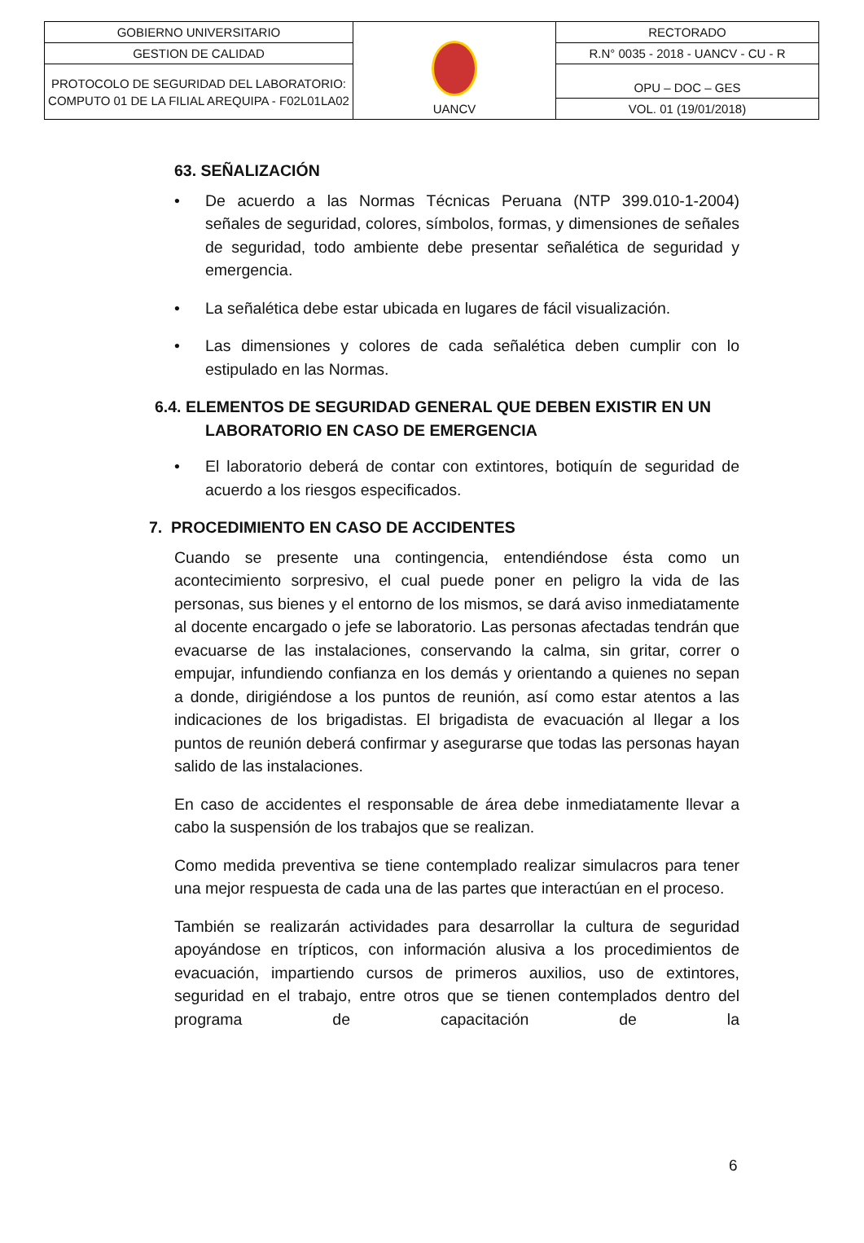| GOBIERNO UNIVERSITARIO | UANCV | RECTORADO |
| GESTION DE CALIDAD | | R.N° 0035 - 2018 - UANCV - CU - R |
| PROTOCOLO DE SEGURIDAD DEL LABORATORIO: COMPUTO 01 DE LA FILIAL AREQUIPA - F02L01LA02 | | OPU – DOC – GES |
| | | VOL. 01 (19/01/2018) |
63. SEÑALIZACIÓN
• De acuerdo a las Normas Técnicas Peruana (NTP 399.010-1-2004) señales de seguridad, colores, símbolos, formas, y dimensiones de señales de seguridad, todo ambiente debe presentar señalética de seguridad y emergencia.
• La señalética debe estar ubicada en lugares de fácil visualización.
• Las dimensiones y colores de cada señalética deben cumplir con lo estipulado en las Normas.
6.4. ELEMENTOS DE SEGURIDAD GENERAL QUE DEBEN EXISTIR EN UN LABORATORIO EN CASO DE EMERGENCIA
• El laboratorio deberá de contar con extintores, botiquín de seguridad de acuerdo a los riesgos especificados.
7. PROCEDIMIENTO EN CASO DE ACCIDENTES
Cuando se presente una contingencia, entendiéndose ésta como un acontecimiento sorpresivo, el cual puede poner en peligro la vida de las personas, sus bienes y el entorno de los mismos, se dará aviso inmediatamente al docente encargado o jefe se laboratorio. Las personas afectadas tendrán que evacuarse de las instalaciones, conservando la calma, sin gritar, correr o empujar, infundiendo confianza en los demás y orientando a quienes no sepan a donde, dirigiéndose a los puntos de reunión, así como estar atentos a las indicaciones de los brigadistas. El brigadista de evacuación al llegar a los puntos de reunión deberá confirmar y asegurarse que todas las personas hayan salido de las instalaciones.
En caso de accidentes el responsable de área debe inmediatamente llevar a cabo la suspensión de los trabajos que se realizan.
Como medida preventiva se tiene contemplado realizar simulacros para tener una mejor respuesta de cada una de las partes que interactúan en el proceso.
También se realizarán actividades para desarrollar la cultura de seguridad apoyándose en trípticos, con información alusiva a los procedimientos de evacuación, impartiendo cursos de primeros auxilios, uso de extintores, seguridad en el trabajo, entre otros que se tienen contemplados dentro del programa de capacitación de la
6